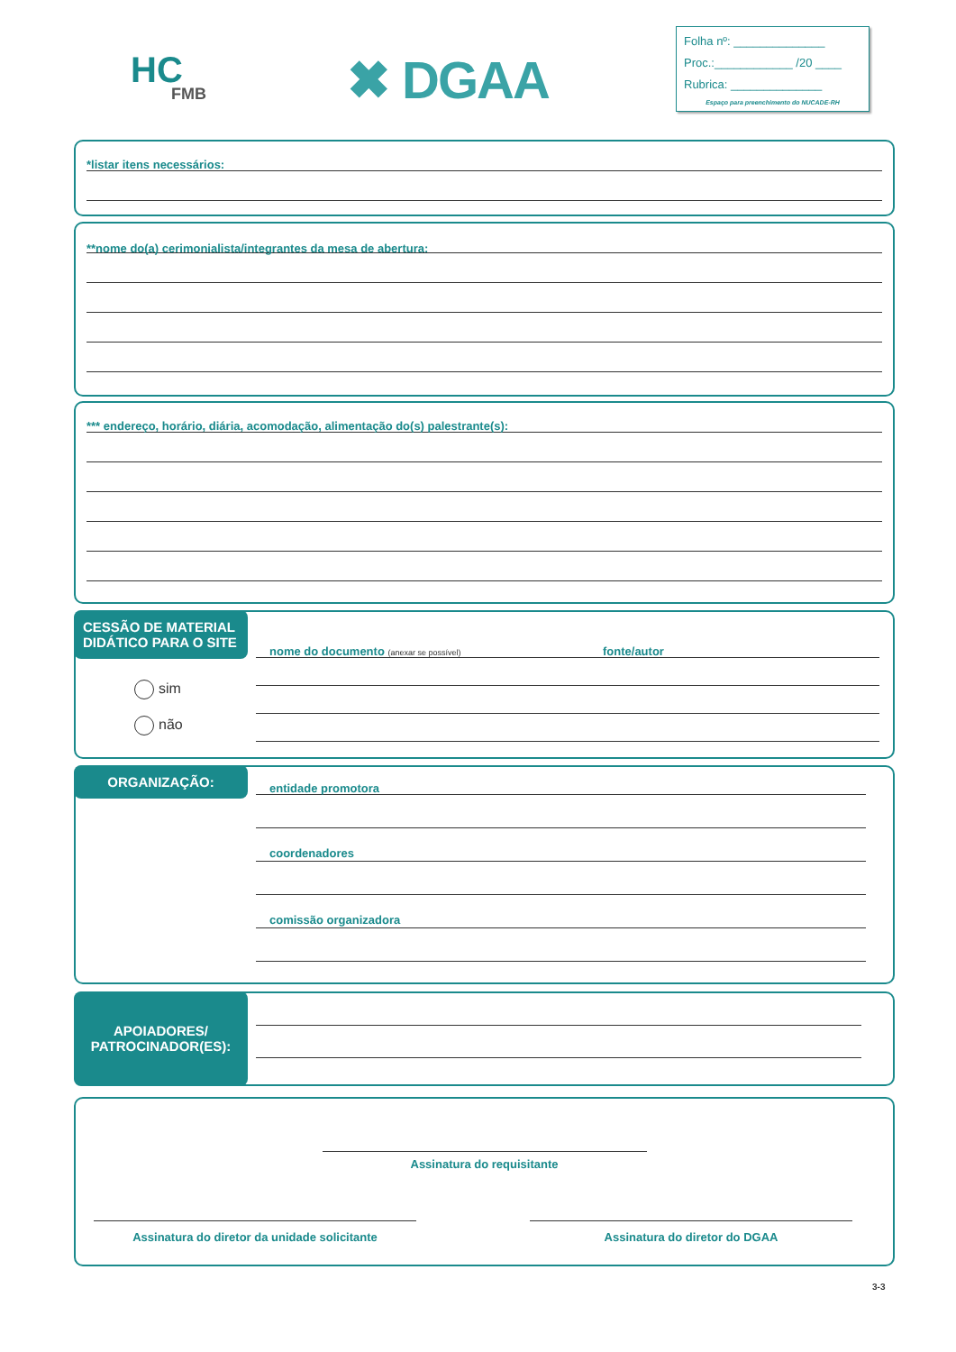HC
FMB
✖ DGAA
Folha nº: ______________
Proc.:____________ /20 ____
Rubrica: ______________
Espaço para preenchimento do NUCADE-RH
*listar itens necessários:
**nome do(a) cerimonialista/integrantes da mesa de abertura:
*** endereço, horário, diária, acomodação, alimentação do(s) palestrante(s):
CESSÃO DE MATERIAL DIDÁTICO PARA O SITE
sim
não
nome do documento (anexar se possível) fonte/autor
ORGANIZAÇÃO:
entidade promotora
coordenadores
comissão organizadora
APOIADORES/ PATROCINADOR(ES):
Assinatura do requisitante
Assinatura do diretor da unidade solicitante Assinatura do diretor do DGAA
3-3